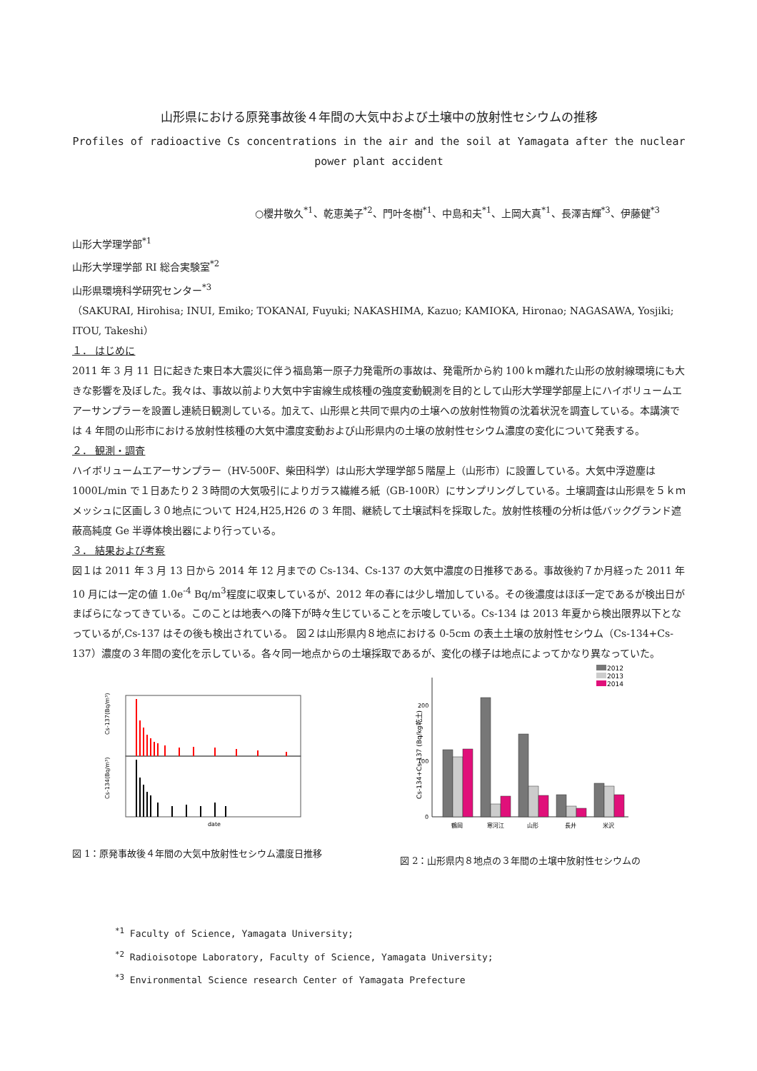山形県における原発事故後４年間の大気中および土壌中の放射性セシウムの推移
Profiles of radioactive Cs concentrations in the air and the soil at Yamagata after the nuclear power plant accident
○櫻井敬久<sup>*1</sup>、乾恵美子<sup>*2</sup>、門叶冬樹<sup>*1</sup>、中島和夫<sup>*1</sup>、上岡大真<sup>*1</sup>、長澤吉輝<sup>*3</sup>、伊藤健<sup>*3</sup>
山形大学理学部<sup>*1</sup>
山形大学理学部 RI 総合実験室<sup>*2</sup>
山形県環境科学研究センター<sup>*3</sup>
（SAKURAI, Hirohisa; INUI, Emiko; TOKANAI, Fuyuki; NAKASHIMA, Kazuo; KAMIOKA, Hironao; NAGASAWA, Yosjiki; ITOU, Takeshi）
１． はじめに
2011 年 3 月 11 日に起きた東日本大震災に伴う福島第一原子力発電所の事故は、発電所から約 100ｋｍ離れた山形の放射線環境にも大きな影響を及ぼした。我々は、事故以前より大気中宇宙線生成核種の強度変動観測を目的として山形大学理学部屋上にハイボリュームエアーサンプラーを設置し連続日観測している。加えて、山形県と共同で県内の土壌への放射性物質の沈着状況を調査している。本講演では 4 年間の山形市における放射性核種の大気中濃度変動および山形県内の土壌の放射性セシウム濃度の変化について発表する。
２． 観測・調査
ハイボリュームエアーサンプラー（HV-500F、柴田科学）は山形大学理学部５階屋上（山形市）に設置している。大気中浮遊塵は 1000L/min で１日あたり２３時間の大気吸引によりガラス繊維ろ紙（GB-100R）にサンプリングしている。土壌調査は山形県を５ｋｍメッシュに区画し３０地点について H24,H25,H26 の 3 年間、継続して土壌試料を採取した。放射性核種の分析は低バックグランド遮蔽高純度 Ge 半導体検出器により行っている。
３． 結果および考察
図１は 2011 年 3 月 13 日から 2014 年 12 月までの Cs-134、Cs-137 の大気中濃度の日推移である。事故後約７か月経った 2011 年 10 月には一定の値 1.0e<sup>-4</sup> Bq/m<sup>3</sup>程度に収束しているが、2012 年の春には少し増加している。その後濃度はほぼ一定であるが検出日がまばらになってきている。このことは地表への降下が時々生じていることを示唆している。Cs-134 は 2013 年夏から検出限界以下となっているが,Cs-137 はその後も検出されている。 図２は山形県内８地点における 0-5cm の表土土壌の放射性セシウム（Cs-134+Cs-137）濃度の３年間の変化を示している。各々同一地点からの土壌採取であるが、変化の様子は地点によってかなり異なっていた。
Cs-137(Bq/m³)
Cs-134(Bq/m³)
date
図 1：原発事故後４年間の大気中放射性セシウム濃度日推移
2012
2013
2014
200
100
0
Cs-134+Cs-137 (Bq/kg乾土)
鶴岡
寒河江
山形
長井
米沢
図 2：山形県内８地点の３年間の土壌中放射性セシウムの
<sup>*1</sup> Faculty of Science, Yamagata University;
<sup>*2</sup> Radioisotope Laboratory, Faculty of Science, Yamagata University;
<sup>*3</sup> Environmental Science research Center of Yamagata Prefecture